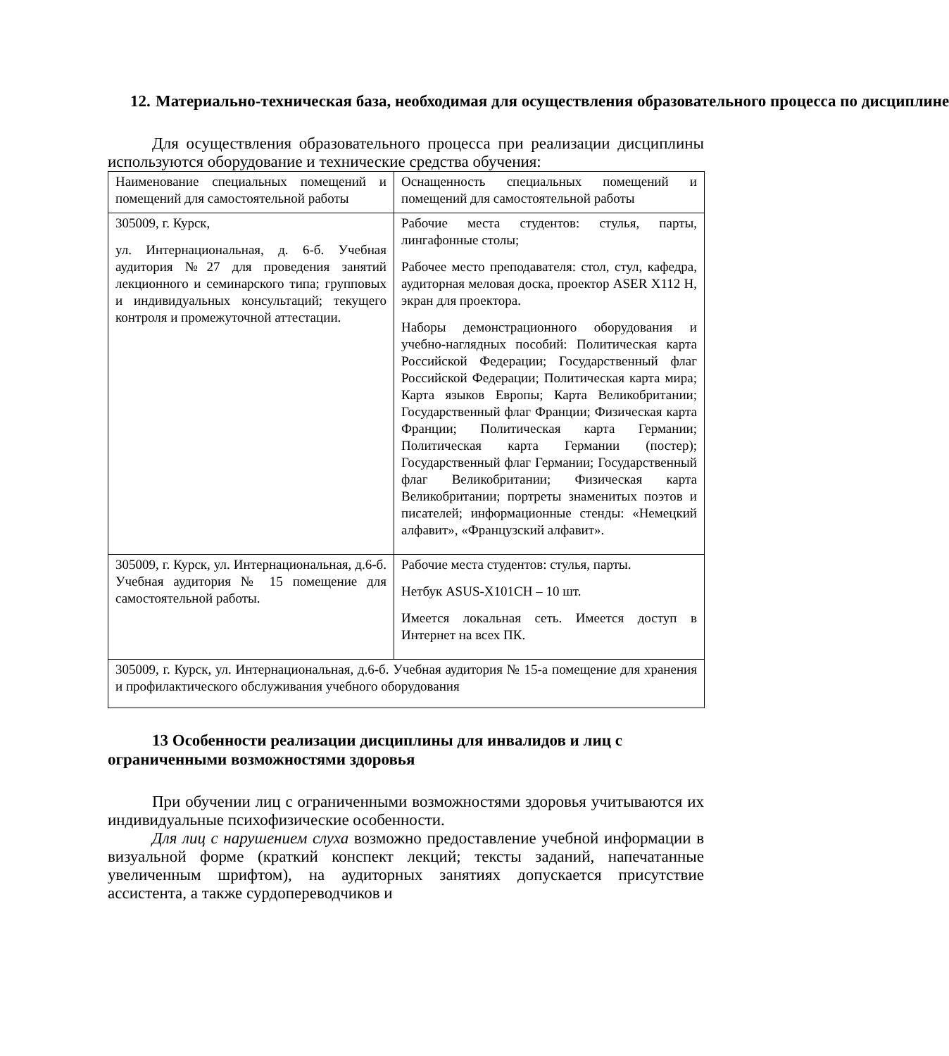12. Материально-техническая база, необходимая для осуществления образовательного процесса по дисциплине
Для осуществления образовательного процесса при реализации дисциплины используются оборудование и технические средства обучения:
| Наименование специальных помещений и помещений для самостоятельной работы | Оснащенность специальных помещений и помещений для самостоятельной работы |
| 305009, г. Курск, ул. Интернациональная, д. 6-б. Учебная аудитория №27 для проведения занятий лекционного и семинарского типа; групповых и индивидуальных консультаций; текущего контроля и промежуточной аттестации. | Рабочие места студентов: стулья, парты, лингафонные столы; Рабочее место преподавателя: стол, стул, кафедра, аудиторная меловая доска, проектор ASER X112 H, экран для проектора. Наборы демонстрационного оборудования и учебно-наглядных пособий: Политическая карта Российской Федерации; Государственный флаг Российской Федерации; Политическая карта мира; Карта языков Европы; Карта Великобритании; Государственный флаг Франции; Физическая карта Франции; Политическая карта Германии; Политическая карта Германии (постер); Государственный флаг Германии; Государственный флаг Великобритании; Физическая карта Великобритании; портреты знаменитых поэтов и писателей; информационные стенды: «Немецкий алфавит», «Французский алфавит». |
| 305009, г. Курск, ул. Интернациональная, д.6-б. Учебная аудитория № 15 помещение для самостоятельной работы. | Рабочие места студентов: стулья, парты. Нетбук ASUS-X101CH – 10 шт. Имеется локальная сеть. Имеется доступ в Интернет на всех ПК. |
| 305009, г. Курск, ул. Интернациональная, д.6-б. Учебная аудитория № 15-а помещение для хранения и профилактического обслуживания учебного оборудования | |
13 Особенности реализации дисциплины для инвалидов и лиц с ограниченными возможностями здоровья
При обучении лиц с ограниченными возможностями здоровья учитываются их индивидуальные психофизические особенности.
Для лиц с нарушением слуха возможно предоставление учебной информации в визуальной форме (краткий конспект лекций; тексты заданий, напечатанные увеличенным шрифтом), на аудиторных занятиях допускается присутствие ассистента, а также сурдопереводчиков и